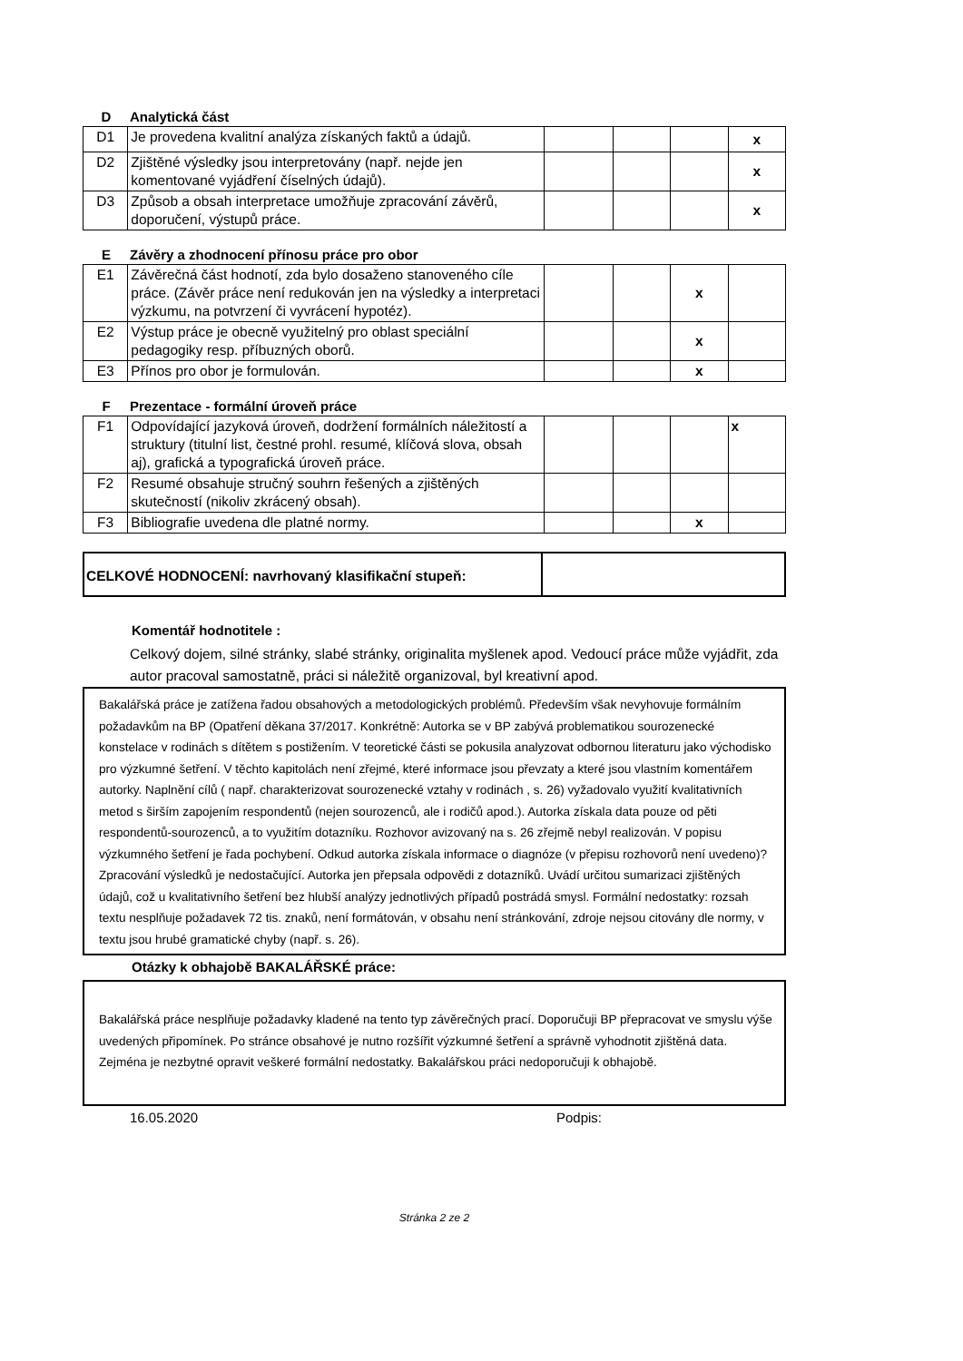D Analytická část
| D1 | Je provedena kvalitní analýza získaných faktů a údajů. | | | | x |
| D2 | Zjištěné výsledky jsou interpretovány (např. nejde jen komentované vyjádření číselných údajů). | | | | x |
| D3 | Způsob a obsah interpretace umožňuje zpracování závěrů, doporučení, výstupů práce. | | | | x |
E Závěry a zhodnocení přínosu práce pro obor
| E1 | Závěrečná část hodnotí, zda bylo dosaženo stanoveného cíle práce. (Závěr práce není redukován jen na výsledky a interpretaci výzkumu, na potvrzení či vyvrácení hypotéz). | | | x | |
| E2 | Výstup práce je obecně využitelný pro oblast speciální pedagogiky resp. příbuzných oborů. | | | x | |
| E3 | Přínos pro obor je formulován. | | | x | |
F Prezentace - formální úroveň práce
| F1 | Odpovídající jazyková úroveň, dodržení formálních náležitostí a struktury (titulní list, čestné prohl. resumé, klíčová slova, obsah aj), grafická a typografická úroveň práce. | | | | x |
| F2 | Resumé obsahuje stručný souhrn řešených a zjištěných skutečností (nikoliv zkrácený obsah). | | | | |
| F3 | Bibliografie uvedena dle platné normy. | | | x | |
CELKOVÉ HODNOCENÍ: navrhovaný klasifikační stupeň:
Komentář hodnotitele :
Celkový dojem, silné stránky, slabé stránky, originalita myšlenek apod. Vedoucí práce může vyjádřit, zda autor pracoval samostatně, práci si náležitě organizoval, byl kreativní apod.
Bakalářská práce je zatížena řadou obsahových a metodologických problémů. Především však nevyhovuje formálním požadavkům na BP (Opatření děkana 37/2017. Konkrétně: Autorka se v BP zabývá problematikou sourozenecké konstelace v rodinách s dítětem s postižením. V teoretické části se pokusila analyzovat odbornou literaturu jako východisko pro výzkumné šetření. V těchto kapitolách není zřejmé, které informace jsou převzaty a které jsou vlastním komentářem autorky. Naplnění cílů ( např. charakterizovat sourozenecké vztahy v rodinách , s. 26) vyžadovalo využití kvalitativních metod s širším zapojením respondentů (nejen sourozenců, ale i rodičů apod.). Autorka získala data pouze od pěti respondentů-sourozenců, a to využitím dotazníku. Rozhovor avizovaný na s. 26 zřejmě nebyl realizován. V popisu výzkumného šetření je řada pochybení. Odkud autorka získala informace o diagnóze (v přepisu rozhovorů není uvedeno)? Zpracování výsledků je nedostačující. Autorka jen přepsala odpovědi z dotazníků. Uvádí určitou sumarizaci zjištěných údajů, což u kvalitativního šetření bez hlubší analýzy jednotlivých případů postrádá smysl. Formální nedostatky: rozsah textu nesplňuje požadavek 72 tis. znaků, není formátován, v obsahu není stránkování, zdroje nejsou citovány dle normy, v textu jsou hrubé gramatické chyby (např. s. 26).
Otázky k obhajobě BAKALÁŘSKÉ práce:
Bakalářská práce nesplňuje požadavky kladené na tento typ závěrečných prací. Doporučuji BP přepracovat ve smyslu výše uvedených připomínek. Po stránce obsahové je nutno rozšířit výzkumné šetření a správně vyhodnotit zjištěná data. Zejména je nezbytné opravit veškeré formální nedostatky. Bakalářskou práci nedoporučuji k obhajobě.
16.05.2020 Podpis:
Stránka 2 ze 2